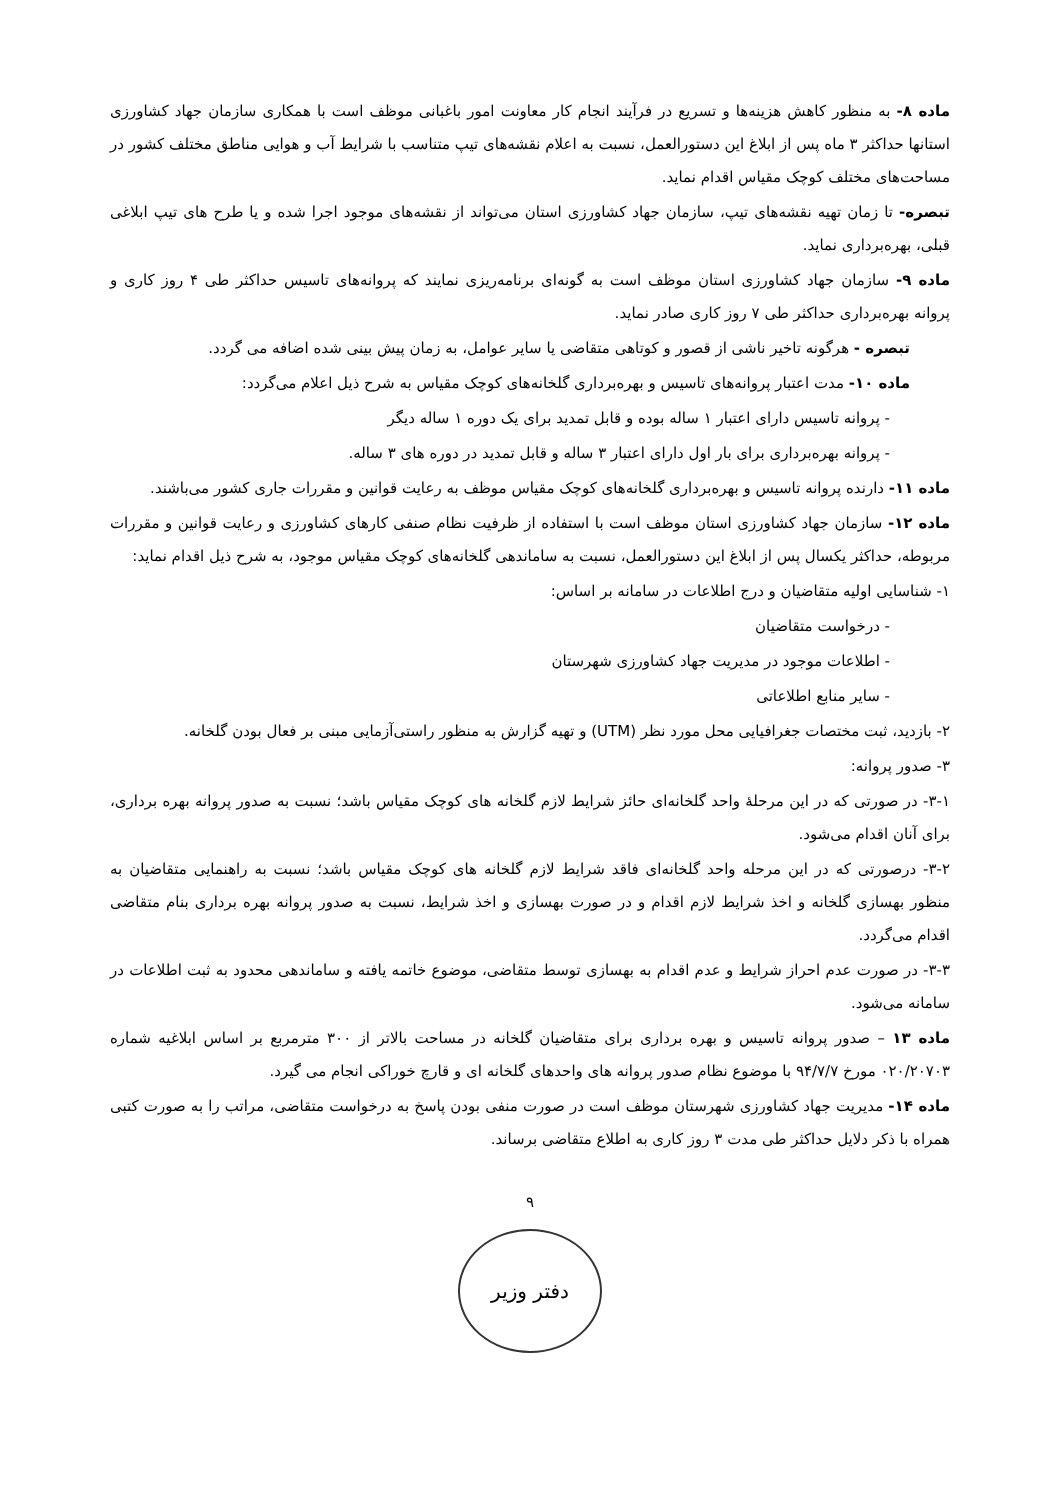ماده ۸- به منظور کاهش هزینه‌ها و تسریع در فرآیند انجام کار معاونت امور باغبانی موظف است با همکاری سازمان جهاد کشاورزی استانها حداکثر ۳ ماه پس از ابلاغ این دستورالعمل، نسبت به اعلام نقشه‌های تیپ متناسب با شرایط آب و هوایی مناطق مختلف کشور در مساحت‌های مختلف کوچک مقیاس اقدام نماید.
تبصره- تا زمان تهیه نقشه‌های تیپ، سازمان جهاد کشاورزی استان می‌تواند از نقشه‌های موجود اجرا شده و یا طرح های تیپ ابلاغی قبلی، بهره‌برداری نماید.
ماده ۹- سازمان جهاد کشاورزی استان موظف است به گونه‌ای برنامه‌ریزی نمایند که پروانه‌های تاسیس حداکثر طی ۴ روز کاری و پروانه بهره‌برداری حداکثر طی ۷ روز کاری صادر نماید.
تبصره - هرگونه تاخیر ناشی از قصور و کوتاهی متقاضی یا سایر عوامل، به زمان پیش بینی شده اضافه می گردد.
ماده ۱۰- مدت اعتبار پروانه‌های تاسیس و بهره‌برداری گلخانه‌های کوچک مقیاس به شرح ذیل اعلام می‌گردد:
- پروانه تاسیس دارای اعتبار ۱ ساله بوده و قابل تمدید برای یک دوره ۱ ساله دیگر
- پروانه بهره‌برداری برای بار اول دارای اعتبار ۳ ساله و قابل تمدید در دوره های ۳ ساله.
ماده ۱۱- دارنده پروانه تاسیس و بهره‌برداری گلخانه‌های کوچک مقیاس موظف به رعایت قوانین و مقررات جاری کشور می‌باشند.
ماده ۱۲- سازمان جهاد کشاورزی استان موظف است با استفاده از ظرفیت نظام صنفی کارهای کشاورزی و رعایت قوانین و مقررات مربوطه، حداکثر یکسال پس از ابلاغ این دستورالعمل، نسبت به ساماندهی گلخانه‌های کوچک مقیاس موجود، به شرح ذیل اقدام نماید:
۱- شناسایی اولیه متقاضیان و درج اطلاعات در سامانه بر اساس:
- درخواست متقاضیان
- اطلاعات موجود در مدیریت جهاد کشاورزی شهرستان
- سایر منابع اطلاعاتی
۲- بازدید، ثبت مختصات جغرافیایی محل مورد نظر (UTM) و تهیه گزارش به منظور راستی‌آزمایی مبنی بر فعال بودن گلخانه.
۳- صدور پروانه:
۳-۱- در صورتی که در این مرحلهٔ واحد گلخانه‌ای حائز شرایط لازم گلخانه های کوچک مقیاس باشد؛ نسبت به صدور پروانه بهره برداری، برای آنان اقدام می‌شود.
۳-۲- درصورتی که در این مرحله واحد گلخانه‌ای فاقد شرایط لازم گلخانه های کوچک مقیاس باشد؛ نسبت به راهنمایی متقاضیان به منظور بهسازی گلخانه و اخذ شرایط لازم اقدام و در صورت بهسازی و اخذ شرایط، نسبت به صدور پروانه بهره برداری بنام متقاضی اقدام می‌گردد.
۳-۳- در صورت عدم احراز شرایط و عدم اقدام به بهسازی توسط متقاضی، موضوع خاتمه یافته و ساماندهی محدود به ثبت اطلاعات در سامانه می‌شود.
ماده ۱۳ – صدور پروانه تاسیس و بهره برداری برای متقاضیان گلخانه در مساحت بالاتر از ۳۰۰ مترمربع بر اساس ابلاغیه شماره ۰۲۰/۲۰۷۰۳ مورخ ۹۴/۷/۷ با موضوع نظام صدور پروانه های واحدهای گلخانه ای و قارچ خوراکی انجام می گیرد.
ماده ۱۴- مدیریت جهاد کشاورزی شهرستان موظف است در صورت منفی بودن پاسخ به درخواست متقاضی، مراتب را به صورت کتبی همراه با ذکر دلایل حداکثر طی مدت ۳ روز کاری به اطلاع متقاضی برساند.
۹
دفتر وزیر